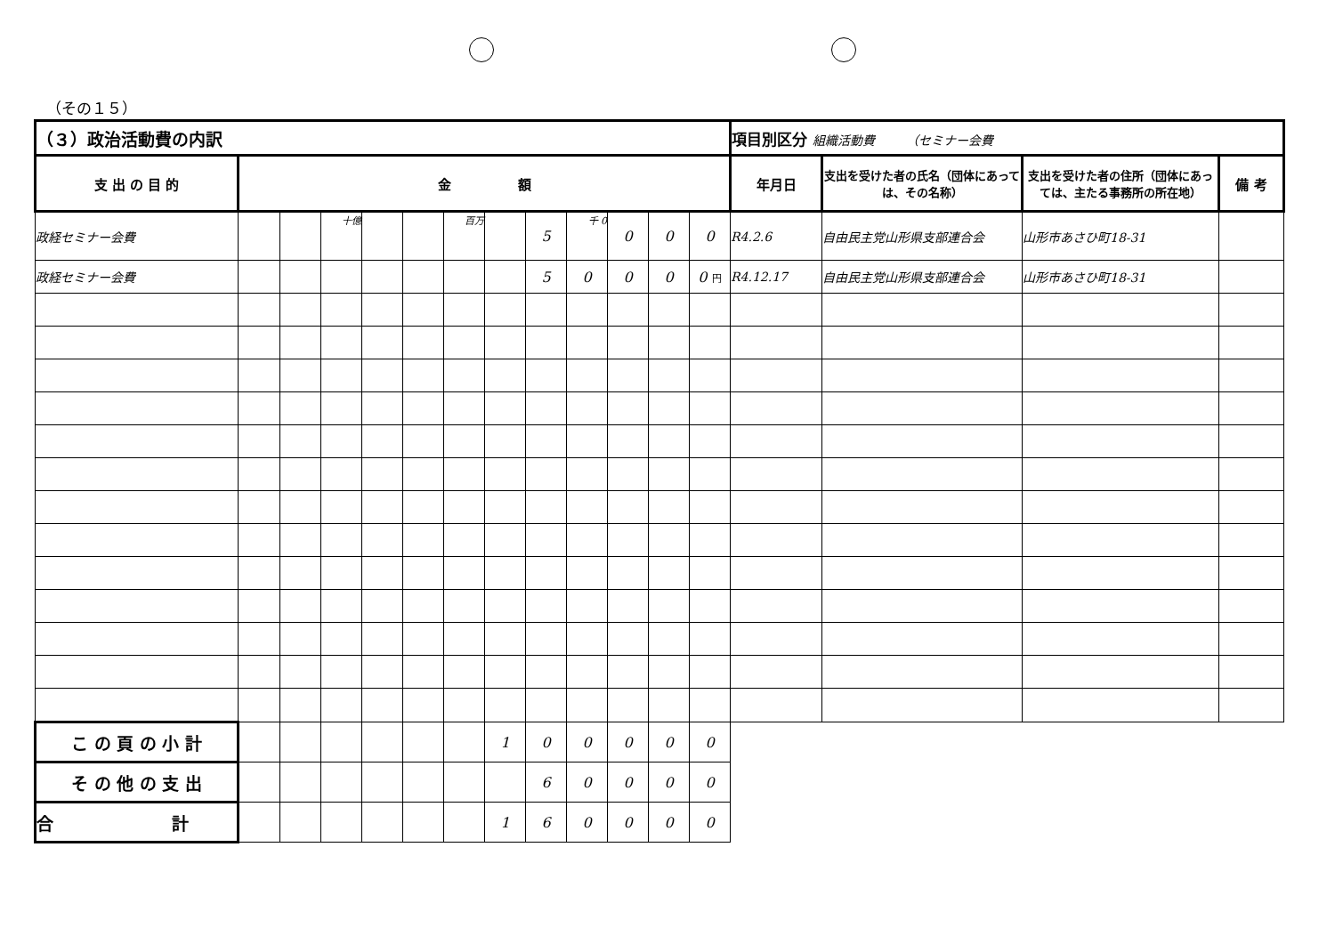（その１５）
| （３）政治活動費の内訳 | | | | | | | | | | | | | 項目別区分 組織活動費 （セミナー会費 | | | |
| --- | --- | --- | --- | --- | --- | --- | --- | --- | --- | --- | --- | --- | --- | --- | --- | --- |
| 支 出 の 目 的 | 金 額 | | | | | | | | | | | | 年月日 | 支出を受けた者の氏名（団体にあっては、その名称） | 支出を受けた者の住所（団体にあっては、主たる事務所の所在地） | 備 考 |
| 政経セミナー会費 | | | 十億 | | | 百万 | | 5 | 千 0 | 0 | 0 | 0 | R4.2.6 | 自由民主党山形県支部連合会 | 山形市あさひ町18-31 | |
| 政経セミナー会費 | | | | | | | | 5 | 0 | 0 | 0 | 0 円 | R4.12.17 | 自由民主党山形県支部連合会 | 山形市あさひ町18-31 | |
| こ の 頁 の 小 計 | | | | | | | 1 | 0 | 0 | 0 | 0 | 0 | | | | |
| そ の 他 の 支 出 | | | | | | | | 6 | 0 | 0 | 0 | 0 | | | | |
| 合 計 | | | | | | | 1 | 6 | 0 | 0 | 0 | 0 | | | | |